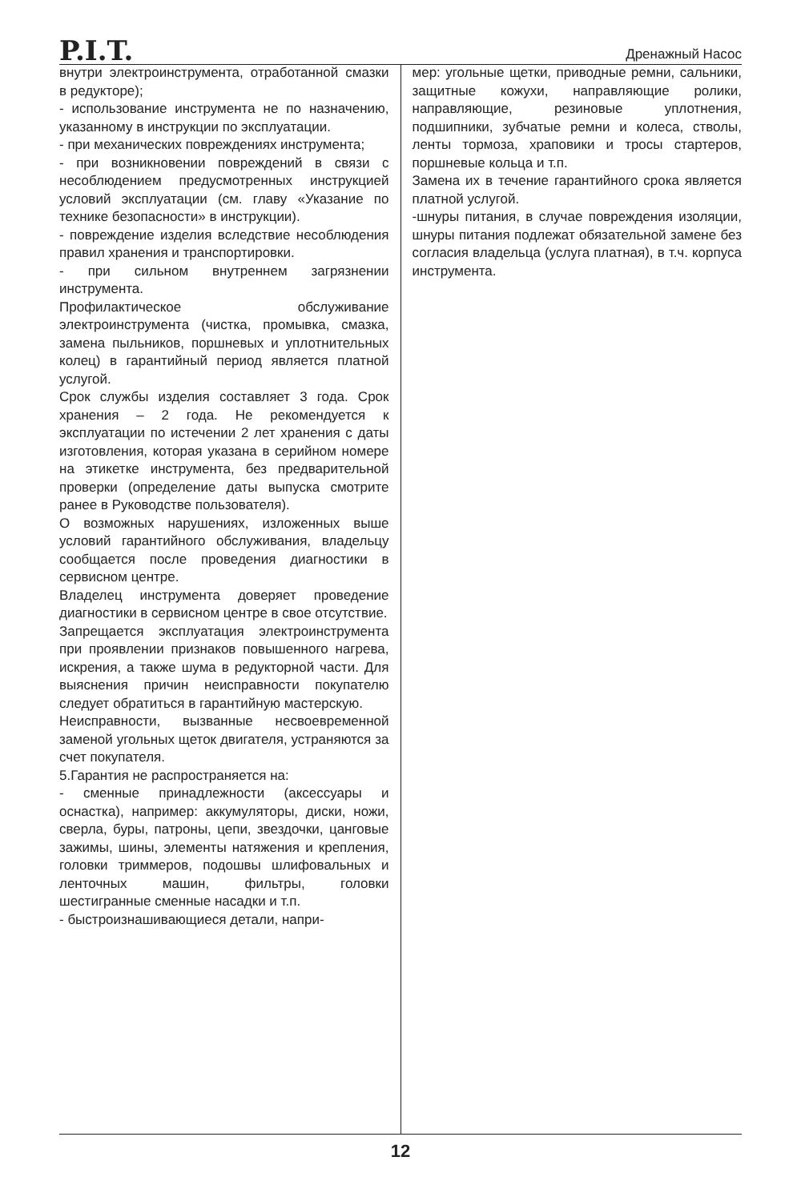P.I.T.
Дренажный Насос
внутри электроинструмента, отработанной смазки в редукторе);
- использование инструмента не по назначению, указанному в инструкции по эксплуатации.
- при механических повреждениях инструмента;
- при возникновении повреждений в связи с несоблюдением предусмотренных инструкцией условий эксплуатации (см. главу «Указание по технике безопасности» в инструкции).
- повреждение изделия вследствие несоблюдения правил хранения и транспортировки.
- при сильном внутреннем загрязнении инструмента.
Профилактическое обслуживание электроинструмента (чистка, промывка, смазка, замена пыльников, поршневых и уплотнительных колец) в гарантийный период является платной услугой.
Срок службы изделия составляет 3 года. Срок хранения – 2 года. Не рекомендуется к эксплуатации по истечении 2 лет хранения с даты изготовления, которая указана в серийном номере на этикетке инструмента, без предварительной проверки (определение даты выпуска смотрите ранее в Руководстве пользователя).
О возможных нарушениях, изложенных выше условий гарантийного обслуживания, владельцу сообщается после проведения диагностики в сервисном центре.
Владелец инструмента доверяет проведение диагностики в сервисном центре в свое отсутствие.
Запрещается эксплуатация электроинструмента при проявлении признаков повышенного нагрева, искрения, а также шума в редукторной части. Для выяснения причин неисправности покупателю следует обратиться в гарантийную мастерскую.
Неисправности, вызванные несвоевременной заменой угольных щеток двигателя, устраняются за счет покупателя.
5.Гарантия не распространяется на:
- сменные принадлежности (аксессуары и оснастка), например: аккумуляторы, диски, ножи, сверла, буры, патроны, цепи, звездочки, цанговые зажимы, шины, элементы натяжения и крепления, головки триммеров, подошвы шлифовальных и ленточных машин, фильтры, головки шестигранные сменные насадки и т.п.
- быстроизнашивающиеся детали, напри-
мер: угольные щетки, приводные ремни, сальники, защитные кожухи, направляющие ролики, направляющие, резиновые уплотнения, подшипники, зубчатые ремни и колеса, стволы, ленты тормоза, храповики и тросы стартеров, поршневые кольца и т.п.
Замена их в течение гарантийного срока является платной услугой.
-шнуры питания, в случае повреждения изоляции, шнуры питания подлежат обязательной замене без согласия владельца (услуга платная), в т.ч. корпуса инструмента.
12